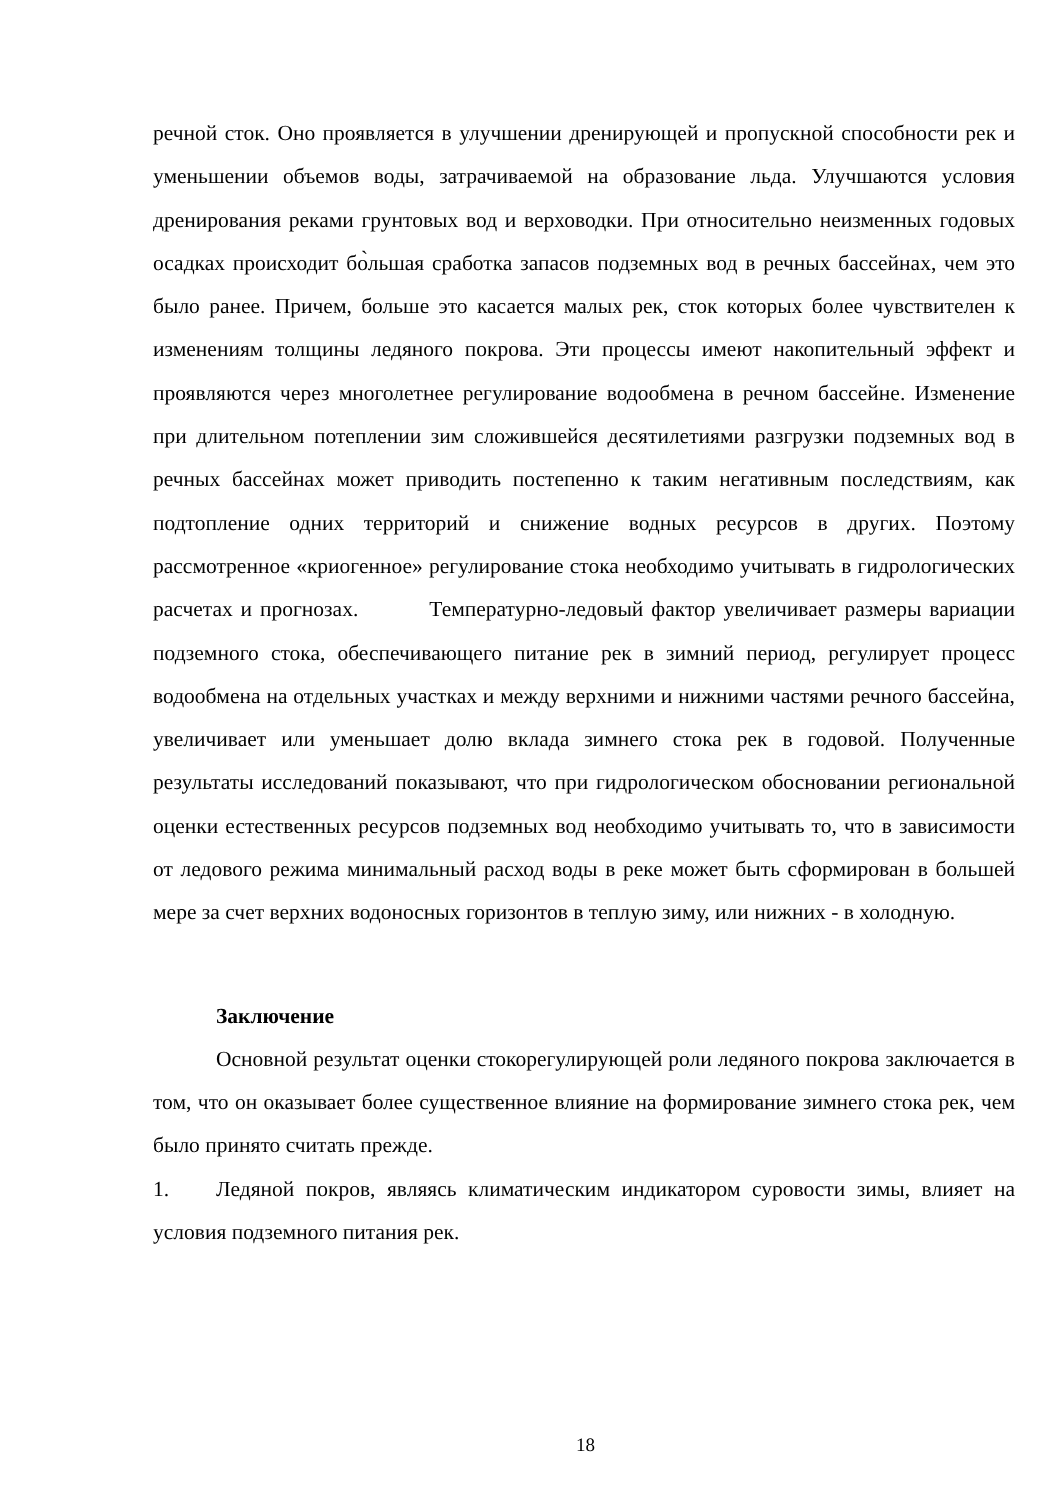речной сток. Оно проявляется в улучшении дренирующей и пропускной способности рек и уменьшении объемов воды, затрачиваемой на образование льда. Улучшаются условия дренирования реками грунтовых вод и верховодки. При относительно неизменных годовых осадках происходит бо̀льшая сработка запасов подземных вод в речных бассейнах, чем это было ранее. Причем, больше это касается малых рек, сток которых более чувствителен к изменениям толщины ледяного покрова. Эти процессы имеют накопительный эффект и проявляются через многолетнее регулирование водообмена в речном бассейне. Изменение при длительном потеплении зим сложившейся десятилетиями разгрузки подземных вод в речных бассейнах может приводить постепенно к таким негативным последствиям, как подтопление одних территорий и снижение водных ресурсов в других. Поэтому рассмотренное «криогенное» регулирование стока необходимо учитывать в гидрологических расчетах и прогнозах. Температурно-ледовый фактор увеличивает размеры вариации подземного стока, обеспечивающего питание рек в зимний период, регулирует процесс водообмена на отдельных участках и между верхними и нижними частями речного бассейна, увеличивает или уменьшает долю вклада зимнего стока рек в годовой. Полученные результаты исследований показывают, что при гидрологическом обосновании региональной оценки естественных ресурсов подземных вод необходимо учитывать то, что в зависимости от ледового режима минимальный расход воды в реке может быть сформирован в большей мере за счет верхних водоносных горизонтов в теплую зиму, или нижних - в холодную.
Заключение
Основной результат оценки стокорегулирующей роли ледяного покрова заключается в том, что он оказывает более существенное влияние на формирование зимнего стока рек, чем было принято считать прежде.
1. Ледяной покров, являясь климатическим индикатором суровости зимы, влияет на условия подземного питания рек.
18